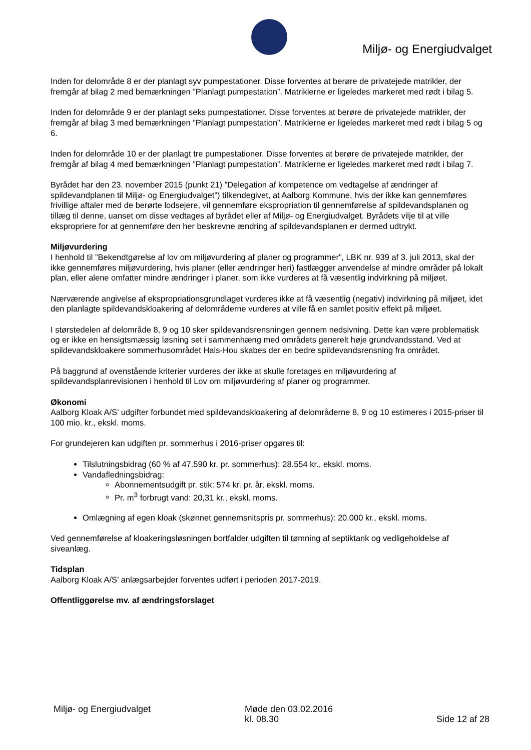Miljø- og Energiudvalget
Inden for delområde 8 er der planlagt syv pumpestationer. Disse forventes at berøre de privatejede matrikler, der fremgår af bilag 2 med bemærkningen ”Planlagt pumpestation”. Matriklerne er ligeledes markeret med rødt i bilag 5.
Inden for delområde 9 er der planlagt seks pumpestationer. Disse forventes at berøre de privatejede matrikler, der fremgår af bilag 3 med bemærkningen ”Planlagt pumpestation”. Matriklerne er ligeledes markeret med rødt i bilag 5 og 6.
Inden for delområde 10 er der planlagt tre pumpestationer. Disse forventes at berøre de privatejede matrikler, der fremgår af bilag 4 med bemærkningen ”Planlagt pumpestation”. Matriklerne er ligeledes markeret med rødt i bilag 7.
Byrådet har den 23. november 2015 (punkt 21) ”Delegation af kompetence om vedtagelse af ændringer af spildevandplanen til Miljø- og Energiudvalget”) tilkendegivet, at Aalborg Kommune, hvis der ikke kan gennemføres frivillige aftaler med de berørte lodsejere, vil gennemføre ekspropriation til gennemførelse af spildevandsplanen og tillæg til denne, uanset om disse vedtages af byrådet eller af Miljø- og Energiudvalget. Byrådets vilje til at ville ekspropriere for at gennemføre den her beskrevne ændring af spildevandsplanen er dermed udtrykt.
Miljøvurdering
I henhold til ”Bekendtgørelse af lov om miljøvurdering af planer og programmer”, LBK nr. 939 af 3. juli 2013, skal der ikke gennemføres miljøvurdering, hvis planer (eller ændringer heri) fastlægger anvendelse af mindre områder på lokalt plan, eller alene omfatter mindre ændringer i planer, som ikke vurderes at få væsentlig indvirkning på miljøet.
Nærværende angivelse af ekspropriationsgrundlaget vurderes ikke at få væsentlig (negativ) indvirkning på miljøet, idet den planlagte spildevandskloakering af delområderne vurderes at ville få en samlet positiv effekt på miljøet.
I størstedelen af delområde 8, 9 og 10 sker spildevandsrensningen gennem nedsivning. Dette kan være problematisk og er ikke en hensigtsmæssig løsning set i sammenhæng med områdets generelt høje grundvandsstand. Ved at spildevandskloakere sommerhusområdet Hals-Hou skabes der en bedre spildevandsrensning fra området.
På baggrund af ovenstående kriterier vurderes der ikke at skulle foretages en miljøvurdering af spildevandsplanrevisionen i henhold til Lov om miljøvurdering af planer og programmer.
Økonomi
Aalborg Kloak A/S’ udgifter forbundet med spildevandskloakering af delområderne 8, 9 og 10 estimeres i 2015-priser til 100 mio. kr., ekskl. moms.
For grundejeren kan udgiften pr. sommerhus i 2016-priser opgøres til:
Tilslutningsbidrag (60 % af 47.590 kr. pr. sommerhus): 28.554 kr., ekskl. moms.
Vandafledningsbidrag:
Abonnementsudgift pr. stik: 574 kr. pr. år, ekskl. moms.
Pr. m<sup>3</sup> forbrugt vand: 20,31 kr., ekskl. moms.
Omlægning af egen kloak (skønnet gennemsnitspris pr. sommerhus): 20.000 kr., ekskl. moms.
Ved gennemførelse af kloakeringsløsningen bortfalder udgiften til tømning af septiktank og vedligeholdelse af siveanlæg.
Tidsplan
Aalborg Kloak A/S’ anlægsarbejder forventes udført i perioden 2017-2019.
Offentliggørelse mv. af ændringsforslaget
Miljø- og Energiudvalget Møde den 03.02.2016
kl. 08.30
Side 12 af 28